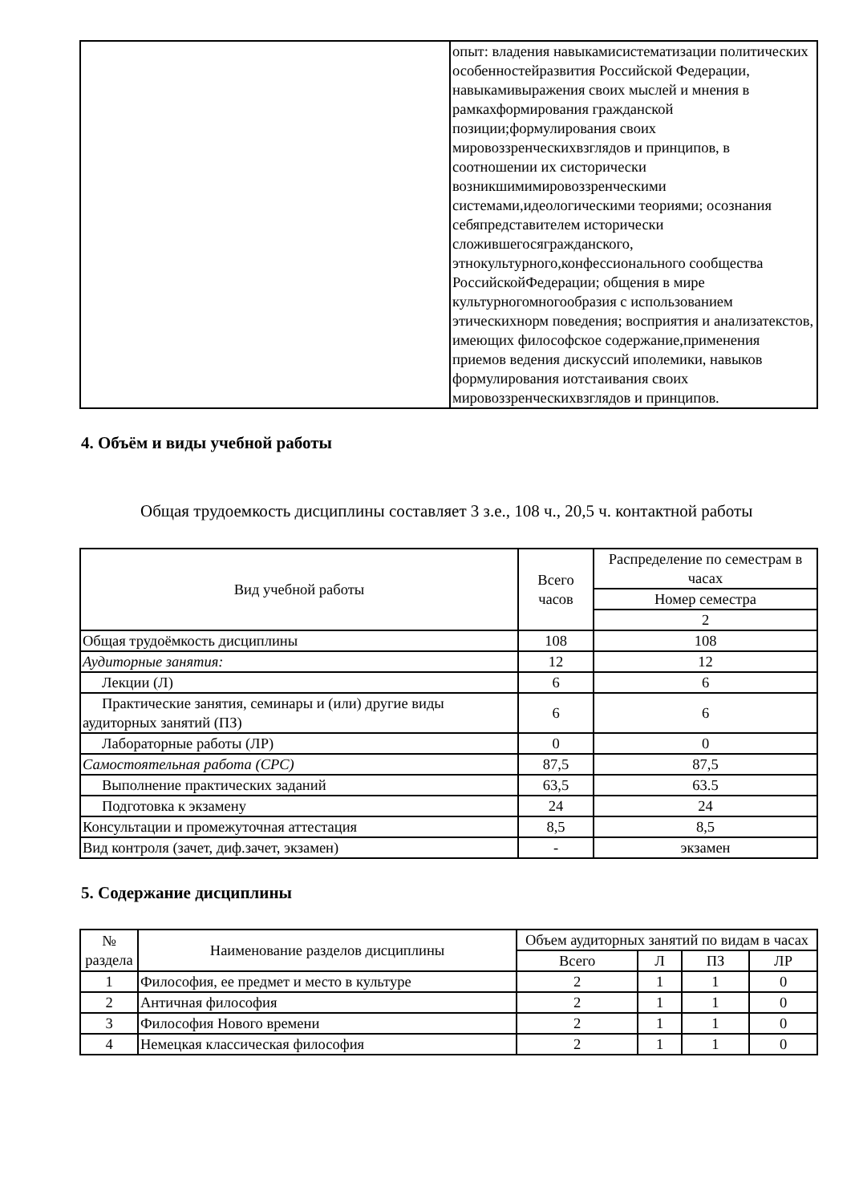| | опыт: владения навыкамисистематизации политических особенностейразвития Российской Федерации, навыкамивыражения своих мыслей и мнения в рамкахформирования гражданской позиции;формулирования своих мировоззренческихвзглядов и принципов, в соотношении их систорически возникшимимировоззренческими системами,идеологическими теориями; осознания себяпредставителем исторически сложившегосягражданского, этнокультурного,конфессионального сообщества РоссийскойФедерации; общения в мире культурногомногообразия с использованием этическихнорм поведения; восприятия и анализатекстов, имеющих философское содержание,применения приемов ведения дискуссий иполемики, навыков формулирования иотстаивания своих мировоззренческихвзглядов и принципов. |
4. Объём и виды учебной работы
Общая трудоемкость дисциплины составляет 3 з.е., 108 ч., 20,5 ч. контактной работы
| Вид учебной работы | Всего часов | Распределение по семестрам в часах |
| | | Номер семестра |
| | | 2 |
| Общая трудоёмкость дисциплины | 108 | 108 |
| Аудиторные занятия: | 12 | 12 |
| Лекции (Л) | 6 | 6 |
| Практические занятия, семинары и (или) другие виды аудиторных занятий (ПЗ) | 6 | 6 |
| Лабораторные работы (ЛР) | 0 | 0 |
| Самостоятельная работа (СРС) | 87,5 | 87,5 |
| Выполнение практических заданий | 63,5 | 63.5 |
| Подготовка к экзамену | 24 | 24 |
| Консультации и промежуточная аттестация | 8,5 | 8,5 |
| Вид контроля (зачет, диф.зачет, экзамен) | - | экзамен |
5. Содержание дисциплины
| № раздела | Наименование разделов дисциплины | Объем аудиторных занятий по видам в часах | | | |
| | | Всего | Л | ПЗ | ЛР |
| 1 | Философия, ее предмет и место в культуре | 2 | 1 | 1 | 0 |
| 2 | Античная философия | 2 | 1 | 1 | 0 |
| 3 | Философия Нового времени | 2 | 1 | 1 | 0 |
| 4 | Немецкая классическая философия | 2 | 1 | 1 | 0 |